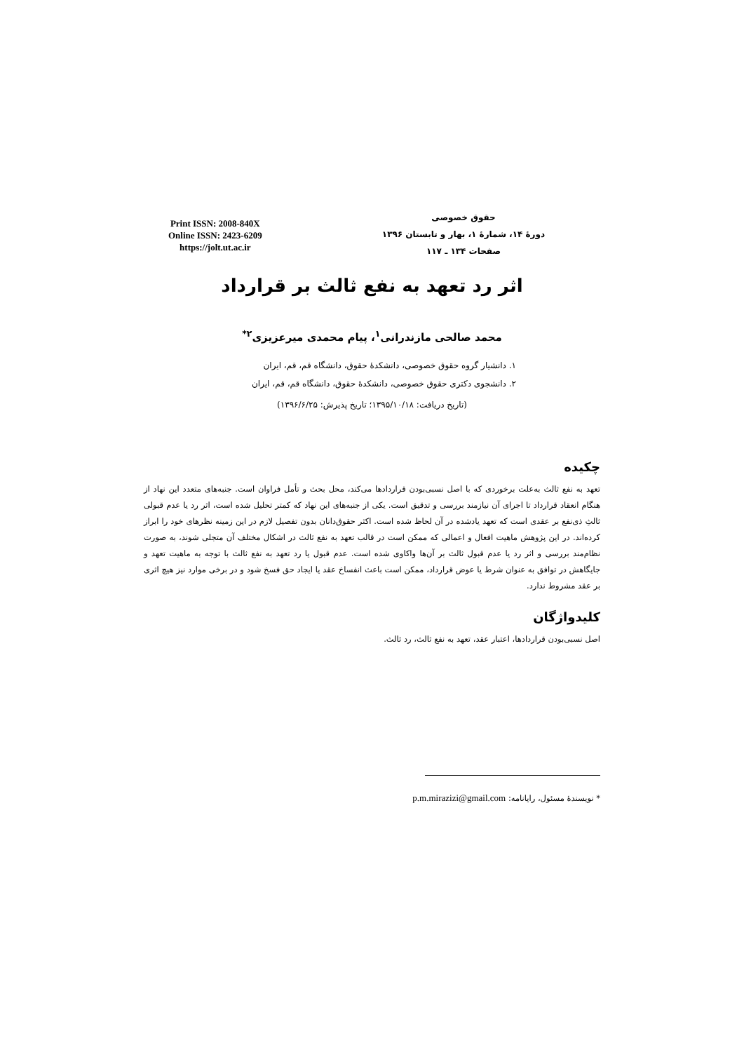حقوق خصوصی
دورهٔ ۱۴، شمارهٔ ۱، بهار و تابستان ۱۳۹۶
صفحات ۱۳۴ ـ ۱۱۷
Print ISSN: 2008-840X
Online ISSN: 2423-6209
https://jolt.ut.ac.ir
اثر رد تعهد به نفع ثالث بر قرارداد
محمد صالحی مازندرانی<sup>۱</sup>، پیام محمدی میرعزیزی<sup>۲*</sup>
۱. دانشیار گروه حقوق خصوصی، دانشکدهٔ حقوق، دانشگاه قم، قم، ایران
۲. دانشجوی دکتری حقوق خصوصی، دانشکدهٔ حقوق، دانشگاه قم، قم، ایران
(تاریخ دریافت: ۱۳۹۵/۱۰/۱۸؛ تاریخ پذیرش: ۱۳۹۶/۶/۲۵)
چکیده
تعهد به نفع ثالث به‌علت برخوردی که با اصل نسبی‌بودن قراردادها می‌کند، محل بحث و تأمل فراوان است. جنبه‌های متعدد این نهاد از هنگام انعقاد قرارداد تا اجرای آن نیازمند بررسی و تدقیق است. یکی از جنبه‌های این نهاد که کمتر تحلیل شده است، اثر رد یا عدم قبولی ثالثِ ذی‌نفع بر عقدی است که تعهد یادشده در آن لحاظ شده است. اکثر حقوق‌دانان بدون تفصیل لازم در این زمینه نظرهای خود را ابراز کرده‌اند. در این پژوهش ماهیت افعال و اعمالی که ممکن است در قالب تعهد به نفع ثالث در اشکال مختلف آن متجلی شوند، به صورت نظام‌مند بررسی و اثر رد یا عدم قبول ثالث بر آن‌ها واکاوی شده است. عدم قبول یا رد تعهد به نفع ثالث با توجه به ماهیت تعهد و جایگاهش در توافق به عنوان شرط یا عوض قرارداد، ممکن است باعث انفساخ عقد یا ایجاد حق فسخ شود و در برخی موارد نیز هیچ اثری بر عقد مشروط ندارد.
کلیدواژگان
اصل نسبی‌بودن قراردادها، اعتبار عقد، تعهد به نفع ثالث، رد ثالث.
* نویسندهٔ مسئول، رایانامه: p.m.mirazizi@gmail.com